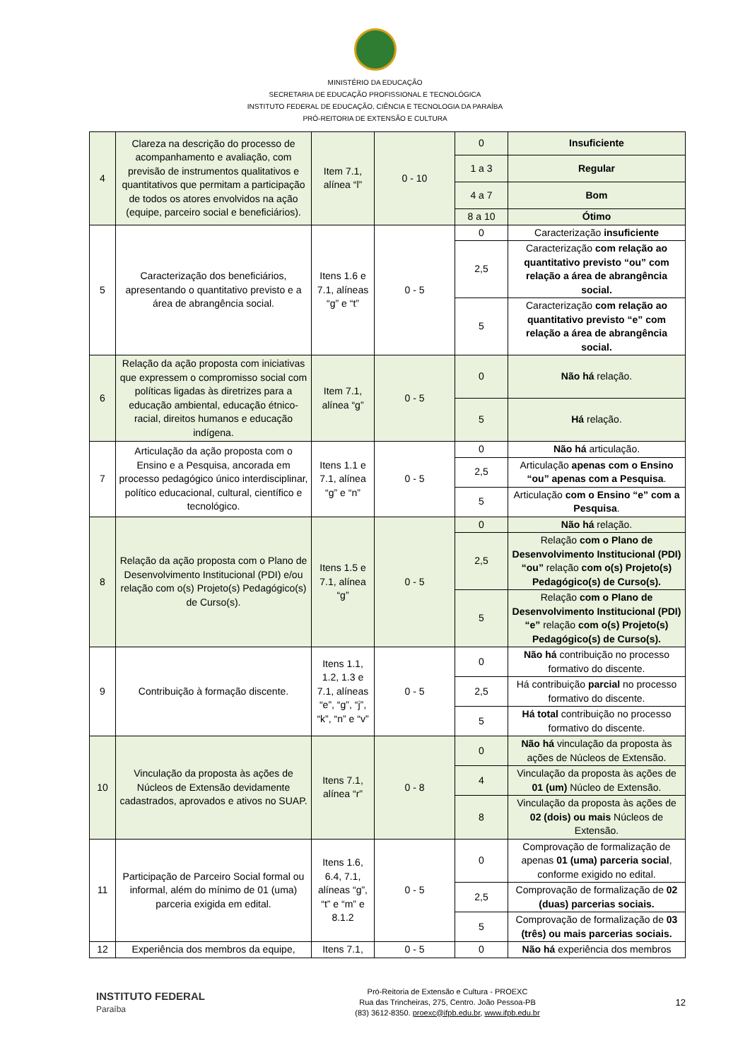MINISTÉRIO DA EDUCAÇÃO
SECRETARIA DE EDUCAÇÃO PROFISSIONAL E TECNOLÓGICA
INSTITUTO FEDERAL DE EDUCAÇÃO, CIÊNCIA E TECNOLOGIA DA PARAÍBA
PRÓ-REITORIA DE EXTENSÃO E CULTURA
| 4 | Clareza na descrição do processo de acompanhamento e avaliação, com previsão de instrumentos qualitativos e quantitativos que permitam a participação de todos os atores envolvidos na ação (equipe, parceiro social e beneficiários). | Item 7.1, alínea “l” | 0 - 10 | 0 | Insuficiente |
| | | | | 1 a 3 | Regular |
| | | | | 4 a 7 | Bom |
| | | | | 8 a 10 | Ótimo |
| 5 | Caracterização dos beneficiários, apresentando o quantitativo previsto e a área de abrangência social. | Itens 1.6 e 7.1, alíneas “g” e “t” | 0 - 5 | 0 | Caracterização insuficiente |
| | | | | 2,5 | Caracterização com relação ao quantitativo previsto “ou” com relação a área de abrangência social. |
| | | | | 5 | Caracterização com relação ao quantitativo previsto “e” com relação a área de abrangência social. |
| 6 | Relação da ação proposta com iniciativas que expressem o compromisso social com políticas ligadas às diretrizes para a educação ambiental, educação étnico-racial, direitos humanos e educação indígena. | Item 7.1, alínea “g” | 0 - 5 | 0 | Não há relação. |
| | | | | 5 | Há relação. |
| 7 | Articulação da ação proposta com o Ensino e a Pesquisa, ancorada em processo pedagógico único interdisciplinar, político educacional, cultural, científico e tecnológico. | Itens 1.1 e 7.1, alínea “g” e “n” | 0 - 5 | 0 | Não há articulação. |
| | | | | 2,5 | Articulação apenas com o Ensino “ou” apenas com a Pesquisa . |
| | | | | 5 | Articulação com o Ensino “e” com a Pesquisa . |
| 8 | Relação da ação proposta com o Plano de Desenvolvimento Institucional (PDI) e/ou relação com o(s) Projeto(s) Pedagógico(s) de Curso(s). | Itens 1.5 e 7.1, alínea “g” | 0 - 5 | 0 | Não há relação. |
| | | | | 2,5 | Relação com o Plano de Desenvolvimento Institucional (PDI) “ou” relação com o(s) Projeto(s) Pedagógico(s) de Curso(s). |
| | | | | 5 | Relação com o Plano de Desenvolvimento Institucional (PDI) “e” relação com o(s) Projeto(s) Pedagógico(s) de Curso(s). |
| 9 | Contribuição à formação discente. | Itens 1.1, 1.2, 1.3 e 7.1, alíneas “e”, “g”, “j”, “k”, “n” e “v” | 0 - 5 | 0 | Não há contribuição no processo formativo do discente. |
| | | | | 2,5 | Há contribuição parcial no processo formativo do discente. |
| | | | | 5 | Há total contribuição no processo formativo do discente. |
| 10 | Vinculação da proposta às ações de Núcleos de Extensão devidamente cadastrados, aprovados e ativos no SUAP. | Itens 7.1, alínea “r” | 0 - 8 | 0 | Não há vinculação da proposta às ações de Núcleos de Extensão. |
| | | | | 4 | Vinculação da proposta às ações de 01 (um) Núcleo de Extensão. |
| | | | | 8 | Vinculação da proposta às ações de 02 (dois) ou mais Núcleos de Extensão. |
| 11 | Participação de Parceiro Social formal ou informal, além do mínimo de 01 (uma) parceria exigida em edital. | Itens 1.6, 6.4, 7.1, alíneas “g”, “t” e “m” e 8.1.2 | 0 - 5 | 0 | Comprovação de formalização de apenas 01 (uma) parceria social , conforme exigido no edital. |
| | | | | 2,5 | Comprovação de formalização de 02 (duas) parcerias sociais. |
| | | | | 5 | Comprovação de formalização de 03 (três) ou mais parcerias sociais. |
| 12 | Experiência dos membros da equipe, | Itens 7.1, | 0 - 5 | 0 | Não há experiência dos membros |
INSTITUTO FEDERAL
Paraíba
Pró-Reitoria de Extensão e Cultura - PROEXC
Rua das Trincheiras, 275, Centro. João Pessoa-PB
(83) 3612-8350. proexc@ifpb.edu.br, www.ifpb.edu.br
12